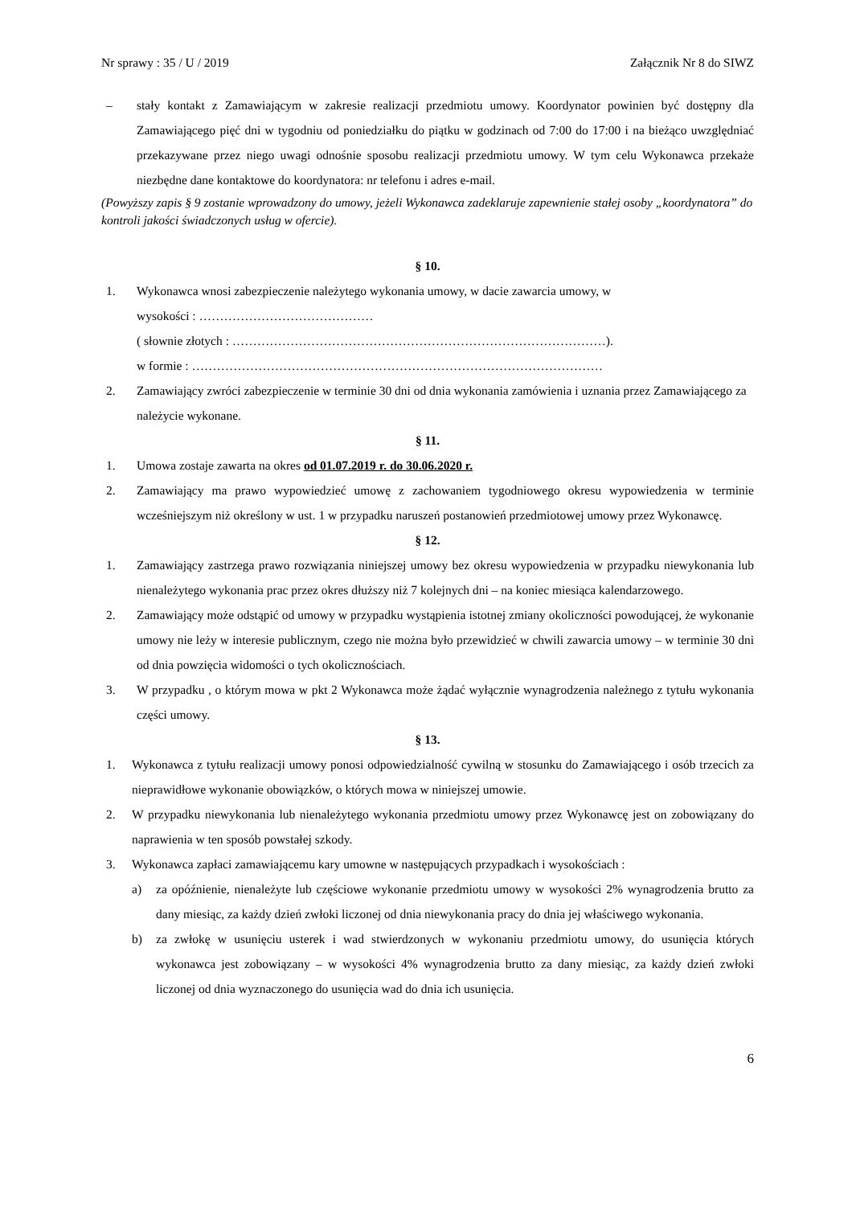Nr sprawy : 35 / U / 2019 Załącznik Nr 8 do SIWZ
– stały kontakt z Zamawiającym w zakresie realizacji przedmiotu umowy. Koordynator powinien być dostępny dla Zamawiającego pięć dni w tygodniu od poniedziałku do piątku w godzinach od 7:00 do 17:00 i na bieżąco uwzględniać przekazywane przez niego uwagi odnośnie sposobu realizacji przedmiotu umowy. W tym celu Wykonawca przekaże niezbędne dane kontaktowe do koordynatora: nr telefonu i adres e-mail.
(Powyższy zapis § 9 zostanie wprowadzony do umowy, jeżeli Wykonawca zadeklaruje zapewnienie stałej osoby „koordynatora” do kontroli jakości świadczonych usług w ofercie).
§ 10.
1. Wykonawca wnosi zabezpieczenie należytego wykonania umowy, w dacie zawarcia umowy, w
wysokości : ……………………………………
( słownie złotych : ………………………………………………………………………………).
w formie : ………………………………………………………………………………………
2. Zamawiający zwróci zabezpieczenie w terminie 30 dni od dnia wykonania zamówienia i uznania przez Zamawiającego za należycie wykonane.
§ 11.
1. Umowa zostaje zawarta na okres od 01.07.2019 r. do 30.06.2020 r.
2. Zamawiający ma prawo wypowiedzieć umowę z zachowaniem tygodniowego okresu wypowiedzenia w terminie wcześniejszym niż określony w ust. 1 w przypadku naruszeń postanowień przedmiotowej umowy przez Wykonawcę.
§ 12.
1. Zamawiający zastrzega prawo rozwiązania niniejszej umowy bez okresu wypowiedzenia w przypadku niewykonania lub nienależytego wykonania prac przez okres dłuższy niż 7 kolejnych dni – na koniec miesiąca kalendarzowego.
2. Zamawiający może odstąpić od umowy w przypadku wystąpienia istotnej zmiany okoliczności powodującej, że wykonanie umowy nie leży w interesie publicznym, czego nie można było przewidzieć w chwili zawarcia umowy – w terminie 30 dni od dnia powzięcia widomości o tych okolicznościach.
3. W przypadku , o którym mowa w pkt 2 Wykonawca może żądać wyłącznie wynagrodzenia należnego z tytułu wykonania części umowy.
§ 13.
1. Wykonawca z tytułu realizacji umowy ponosi odpowiedzialność cywilną w stosunku do Zamawiającego i osób trzecich za nieprawidłowe wykonanie obowiązków, o których mowa w niniejszej umowie.
2. W przypadku niewykonania lub nienależytego wykonania przedmiotu umowy przez Wykonawcę jest on zobowiązany do naprawienia w ten sposób powstałej szkody.
3. Wykonawca zapłaci zamawiającemu kary umowne w następujących przypadkach i wysokościach :
a) za opóźnienie, nienależyte lub częściowe wykonanie przedmiotu umowy w wysokości 2% wynagrodzenia brutto za dany miesiąc, za każdy dzień zwłoki liczonej od dnia niewykonania pracy do dnia jej właściwego wykonania.
b) za zwłokę w usunięciu usterek i wad stwierdzonych w wykonaniu przedmiotu umowy, do usunięcia których wykonawca jest zobowiązany – w wysokości 4% wynagrodzenia brutto za dany miesiąc, za każdy dzień zwłoki liczonej od dnia wyznaczonego do usunięcia wad do dnia ich usunięcia.
6